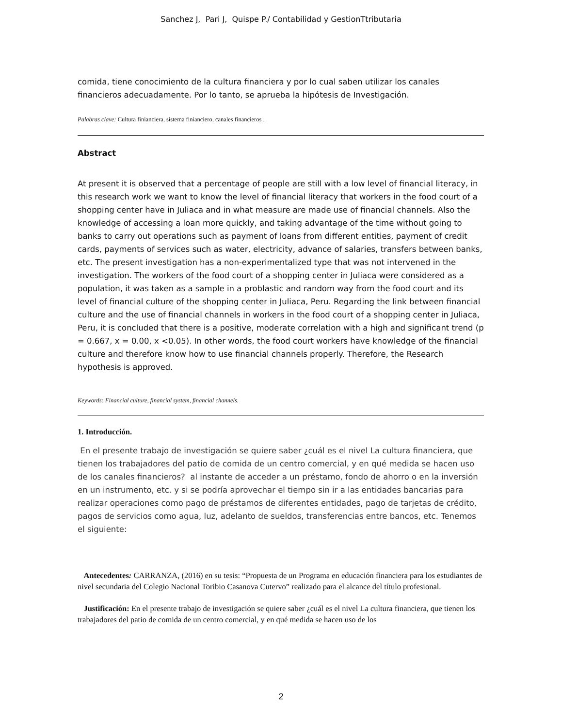Sanchez J, Pari J, Quispe P./ Contabilidad y GestionTtributaria
comida, tiene conocimiento de la cultura financiera y por lo cual saben utilizar los canales financieros adecuadamente. Por lo tanto, se aprueba la hipótesis de Investigación.
Palabras clave: Cultura finianciera, sistema finianciero, canales financieros .
Abstract
At present it is observed that a percentage of people are still with a low level of financial literacy, in this research work we want to know the level of financial literacy that workers in the food court of a shopping center have in Juliaca and in what measure are made use of financial channels. Also the knowledge of accessing a loan more quickly, and taking advantage of the time without going to banks to carry out operations such as payment of loans from different entities, payment of credit cards, payments of services such as water, electricity, advance of salaries, transfers between banks, etc. The present investigation has a non-experimentalized type that was not intervened in the investigation. The workers of the food court of a shopping center in Juliaca were considered as a population, it was taken as a sample in a problastic and random way from the food court and its level of financial culture of the shopping center in Juliaca, Peru. Regarding the link between financial culture and the use of financial channels in workers in the food court of a shopping center in Juliaca, Peru, it is concluded that there is a positive, moderate correlation with a high and significant trend (p = 0.667, x = 0.00, x <0.05). In other words, the food court workers have knowledge of the financial culture and therefore know how to use financial channels properly. Therefore, the Research hypothesis is approved.
Keywords: Financial culture, financial system, financial channels.
1. Introducción.
En el presente trabajo de investigación se quiere saber ¿cuál es el nivel La cultura financiera, que tienen los trabajadores del patio de comida de un centro comercial, y en qué medida se hacen uso de los canales financieros? al instante de acceder a un préstamo, fondo de ahorro o en la inversión en un instrumento, etc. y si se podría aprovechar el tiempo sin ir a las entidades bancarias para realizar operaciones como pago de préstamos de diferentes entidades, pago de tarjetas de crédito, pagos de servicios como agua, luz, adelanto de sueldos, transferencias entre bancos, etc. Tenemos el siguiente:
Antecedentes: CARRANZA, (2016) en su tesis: “Propuesta de un Programa en educación financiera para los estudiantes de nivel secundaria del Colegio Nacional Toribio Casanova Cutervo” realizado para el alcance del título profesional.
Justificación: En el presente trabajo de investigación se quiere saber ¿cuál es el nivel La cultura financiera, que tienen los trabajadores del patio de comida de un centro comercial, y en qué medida se hacen uso de los
2